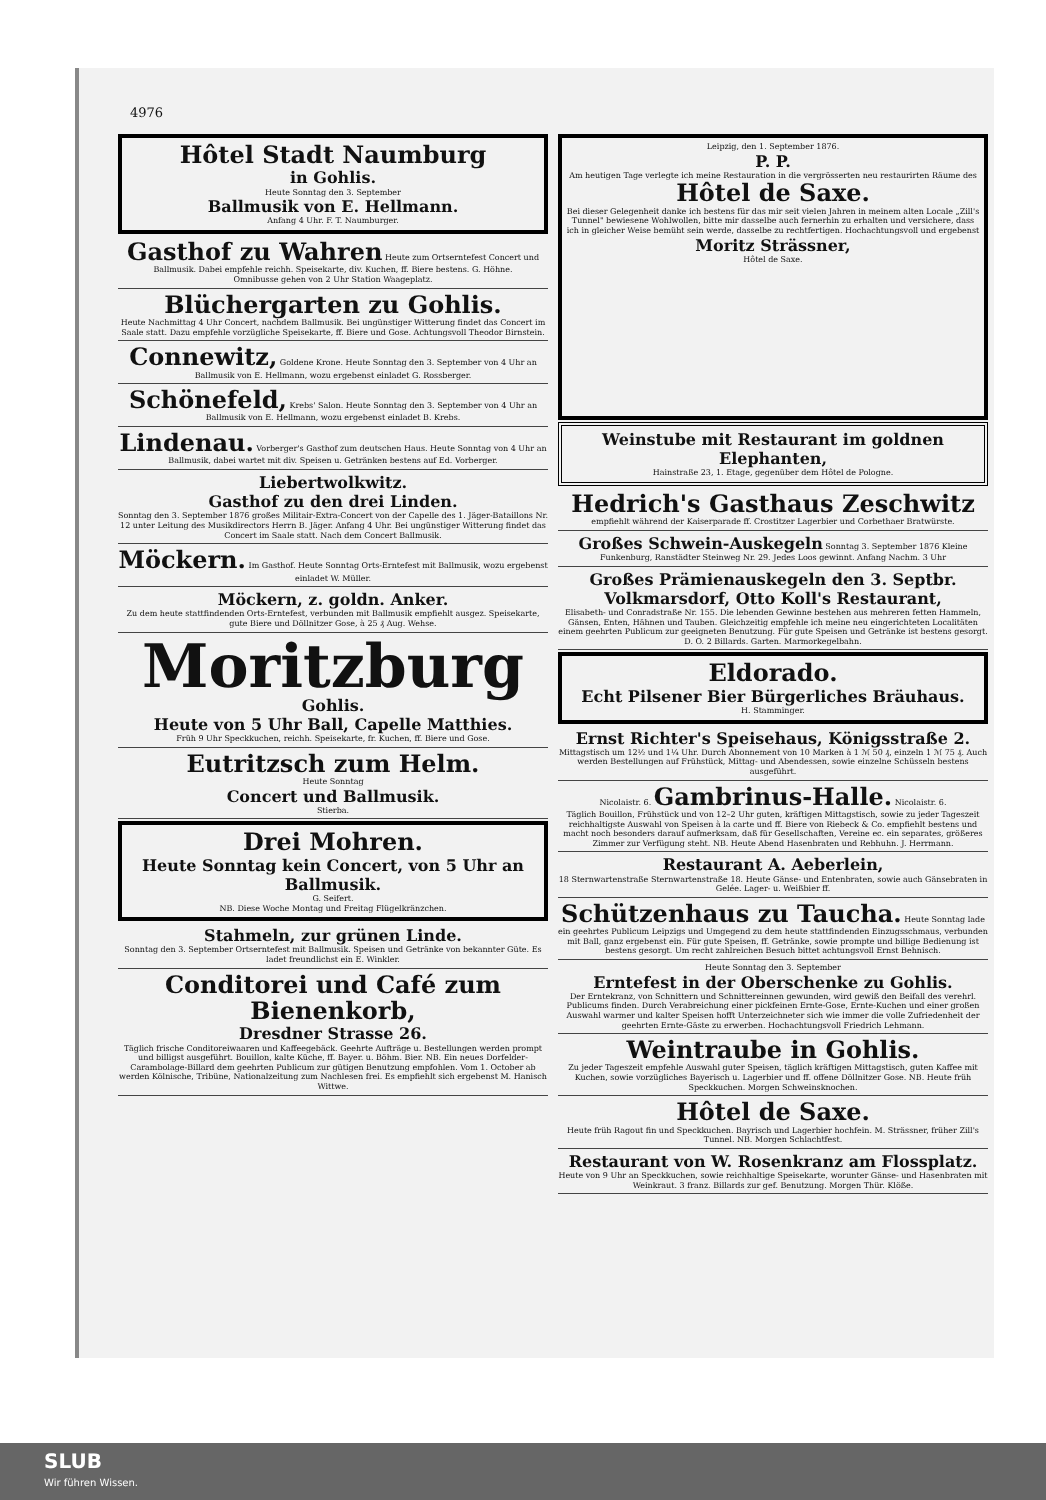4976
Hôtel Stadt Naumburg
in Gohlis.
Heute Sonntag den 3. September
Ballmusik von E. Hellmann.
Anfang 4 Uhr. F. T. Naumburger.
Gasthof zu Wahren Heute zum Ortserntefest Concert und Ballmusik. Dabei empfehle reichh. Speisekarte, div. Kuchen, ff. Biere bestens. G. Höhne.
Omnibusse gehen von 2 Uhr Station Waageplatz.
Blüchergarten zu Gohlis.
Heute Nachmittag 4 Uhr Concert, nachdem Ballmusik. Bei ungünstiger Witterung findet das Concert im Saale statt. Dazu empfehle vorzügliche Speisekarte, ff. Biere und Gose. Achtungsvoll Theodor Birnstein.
Connewitz, Goldene Krone. Heute Sonntag den 3. September von 4 Uhr an Ballmusik von E. Hellmann, wozu ergebenst einladet G. Rossberger.
Schönefeld, Krebs' Salon. Heute Sonntag den 3. September von 4 Uhr an Ballmusik von E. Hellmann, wozu ergebenst einladet B. Krebs.
Lindenau. Vorberger's Gasthof zum deutschen Haus. Heute Sonntag von 4 Uhr an Ballmusik, dabei wartet mit div. Speisen u. Getränken bestens auf Ed. Vorberger.
Liebertwolkwitz.
Gasthof zu den drei Linden.
Sonntag den 3. September 1876 großes Militair-Extra-Concert von der Capelle des 1. Jäger-Bataillons Nr. 12 unter Leitung des Musikdirectors Herrn B. Jäger. Anfang 4 Uhr. Bei ungünstiger Witterung findet das Concert im Saale statt. Nach dem Concert Ballmusik.
Möckern. Im Gasthof. Heute Sonntag Orts-Erntefest mit Ballmusik, wozu ergebenst einladet W. Müller.
Möckern, z. goldn. Anker.
Zu dem heute stattfindenden Orts-Erntefest, verbunden mit Ballmusik empfiehlt ausgez. Speisekarte, gute Biere und Döllnitzer Gose, à 25 ₰ Aug. Wehse.
Moritzburg
Gohlis.
Heute von 5 Uhr Ball, Capelle Matthies.
Früh 9 Uhr Speckkuchen, reichh. Speisekarte, fr. Kuchen, ff. Biere und Gose.
Eutritzsch zum Helm.
Heute Sonntag
Concert und Ballmusik.
Stierba.
Drei Mohren.
Heute Sonntag kein Concert, von 5 Uhr an Ballmusik.
G. Seifert.
NB. Diese Woche Montag und Freitag Flügelkränzchen.
Stahmeln, zur grünen Linde.
Sonntag den 3. September Ortserntefest mit Ballmusik. Speisen und Getränke von bekannter Güte. Es ladet freundlichst ein E. Winkler.
Conditorei und Café zum Bienenkorb,
Dresdner Strasse 26.
Täglich frische Conditoreiwaaren und Kaffeegebäck. Geehrte Aufträge u. Bestellungen werden prompt und billigst ausgeführt. Bouillon, kalte Küche, ff. Bayer. u. Böhm. Bier. NB. Ein neues Dorfelder-Carambolage-Billard dem geehrten Publicum zur gütigen Benutzung empfohlen. Vom 1. October ab werden Kölnische, Tribüne, Nationalzeitung zum Nachlesen frei. Es empfiehlt sich ergebenst M. Hanisch Wittwe.
Leipzig, den 1. September 1876.
P. P.
Am heutigen Tage verlegte ich meine Restauration in die vergrösserten neu restaurirten Räume des
Hôtel de Saxe.
Bei dieser Gelegenheit danke ich bestens für das mir seit vielen Jahren in meinem alten Locale „Zill's Tunnel" bewiesene Wohlwollen, bitte mir dasselbe auch fernerhin zu erhalten und versichere, dass ich in gleicher Weise bemüht sein werde, dasselbe zu rechtfertigen. Hochachtungsvoll und ergebenst
Moritz Strässner,
Hôtel de Saxe.
Weinstube mit Restaurant im goldnen Elephanten,
Hainstraße 23, 1. Etage, gegenüber dem Hôtel de Pologne.
Hedrich's Gasthaus Zeschwitz
empfiehlt während der Kaiserparade ff. Crostitzer Lagerbier und Corbethaer Bratwürste.
Großes Schwein-Auskegeln Sonntag 3. September 1876 Kleine Funkenburg, Ranstädter Steinweg Nr. 29. Jedes Loos gewinnt. Anfang Nachm. 3 Uhr
Großes Prämienauskegeln den 3. Septbr. Volkmarsdorf, Otto Koll's Restaurant,
Elisabeth- und Conradstraße Nr. 155. Die lebenden Gewinne bestehen aus mehreren fetten Hammeln, Gänsen, Enten, Hähnen und Tauben. Gleichzeitig empfehle ich meine neu eingerichteten Localitäten einem geehrten Publicum zur geeigneten Benutzung. Für gute Speisen und Getränke ist bestens gesorgt. D. O. 2 Billards. Garten. Marmorkegelbahn.
Eldorado.
Echt Pilsener Bier Bürgerliches Bräuhaus.
H. Stamminger.
Ernst Richter's Speisehaus, Königsstraße 2.
Mittagstisch um 12½ und 1¼ Uhr. Durch Abonnement von 10 Marken à 1 ℳ 50 ₰, einzeln 1 ℳ 75 ₰. Auch werden Bestellungen auf Frühstück, Mittag- und Abendessen, sowie einzelne Schüsseln bestens ausgeführt.
Nicolaistr. 6. Gambrinus-Halle. Nicolaistr. 6.
Täglich Bouillon, Frühstück und von 12–2 Uhr guten, kräftigen Mittagstisch, sowie zu jeder Tageszeit reichhaltigste Auswahl von Speisen à la carte und ff. Biere von Riebeck & Co. empfiehlt bestens und macht noch besonders darauf aufmerksam, daß für Gesellschaften, Vereine ec. ein separates, größeres Zimmer zur Verfügung steht. NB. Heute Abend Hasenbraten und Rebhuhn. J. Herrmann.
Restaurant A. Aeberlein,
18 Sternwartenstraße Sternwartenstraße 18. Heute Gänse- und Entenbraten, sowie auch Gänsebraten in Gelée. Lager- u. Weißbier ff.
Schützenhaus zu Taucha. Heute Sonntag lade ein geehrtes Publicum Leipzigs und Umgegend zu dem heute stattfindenden Einzugsschmaus, verbunden mit Ball, ganz ergebenst ein. Für gute Speisen, ff. Getränke, sowie prompte und billige Bedienung ist bestens gesorgt. Um recht zahlreichen Besuch bittet achtungsvoll Ernst Behnisch.
Heute Sonntag den 3. September
Erntefest in der Oberschenke zu Gohlis.
Der Erntekranz, von Schnittern und Schnittereinnen gewunden, wird gewiß den Beifall des verehrl. Publicums finden. Durch Verabreichung einer pickfeinen Ernte-Gose, Ernte-Kuchen und einer großen Auswahl warmer und kalter Speisen hofft Unterzeichneter sich wie immer die volle Zufriedenheit der geehrten Ernte-Gäste zu erwerben. Hochachtungsvoll Friedrich Lehmann.
Weintraube in Gohlis.
Zu jeder Tageszeit empfehle Auswahl guter Speisen, täglich kräftigen Mittagstisch, guten Kaffee mit Kuchen, sowie vorzügliches Bayerisch u. Lagerbier und ff. offene Döllnitzer Gose. NB. Heute früh Speckkuchen. Morgen Schweinsknochen.
Hôtel de Saxe.
Heute früh Ragout fin und Speckkuchen. Bayrisch und Lagerbier hochfein. M. Strässner, früher Zill's Tunnel. NB. Morgen Schlachtfest.
Restaurant von W. Rosenkranz am Flossplatz.
Heute von 9 Uhr an Speckkuchen, sowie reichhaltige Speisekarte, worunter Gänse- und Hasenbraten mit Weinkraut. 3 franz. Billards zur gef. Benutzung. Morgen Thür. Klöße.
SLUB
Wir führen Wissen.